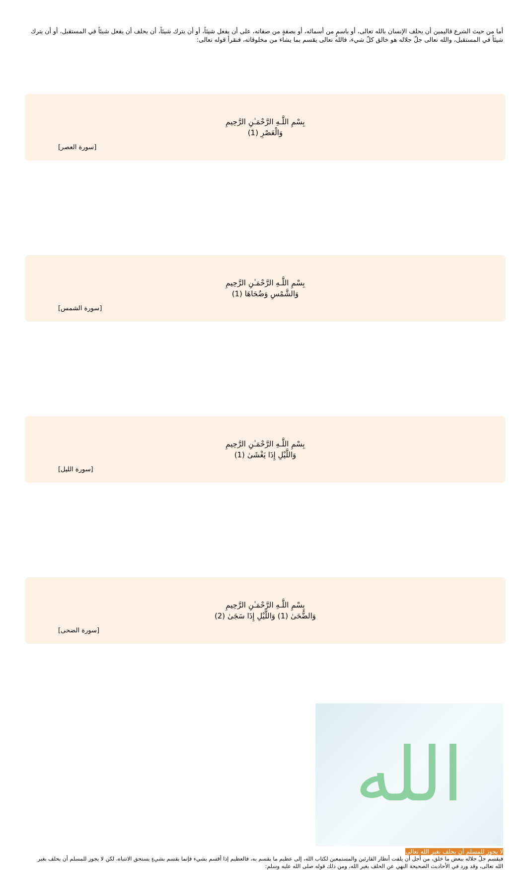أما من حيث الشرع فاليمين أن يحلف الإنسان بالله تعالى، أو باسمٍ من أسمائه، أو بصفةٍ من صفاته، على أن يفعل شيئاً، أو أن يترك شيئاً، أن يحلف أن يفعل شيئاً في المستقبل، أو أن يترك شيئاً في المستقبل، والله تعالى جلّ جلاله هو خالق كلّ شيء، فالله تعالى يقسم بما يشاء من مخلوقاته، فنقرأ قوله تعالى:
بِسْمِ اللَّـهِ الرَّحْمَـٰنِ الرَّحِيمِ
وَالْعَصْرِ (1)
[سورة العصر]
بِسْمِ اللَّـهِ الرَّحْمَـٰنِ الرَّحِيمِ
وَالشَّمْسِ وَضُحَاهَا (1)
[سورة الشمس]
بِسْمِ اللَّـهِ الرَّحْمَـٰنِ الرَّحِيمِ
وَاللَّيْلِ إِذَا يَغْشَىٰ (1)
[سورة الليل]
بِسْمِ اللَّـهِ الرَّحْمَـٰنِ الرَّحِيمِ
وَالضُّحَىٰ (1) وَاللَّيْلِ إِذَا سَجَىٰ (2)
[سورة الضحى]
الله
لا يجوز للمسلم أن يحلف بغير الله تعالى
فيقسم جلّ جلاله ببعض ما خلق، من أجل أن يلفت أنظار القارئين والمستمعين لكتاب الله، إلى عظيم ما يقسم به، فالعظيم إذا أقسم بشيء فإنما يقسم بشيءٍ يستحق الانتباه، لكن لا يجوز للمسلم أن يحلف بغير الله تعالى، وقد ورد في الأحاديث الصحيحة النهي عن الحلف بغير الله، ومن ذلك قوله صلى الله عليه وسلم: